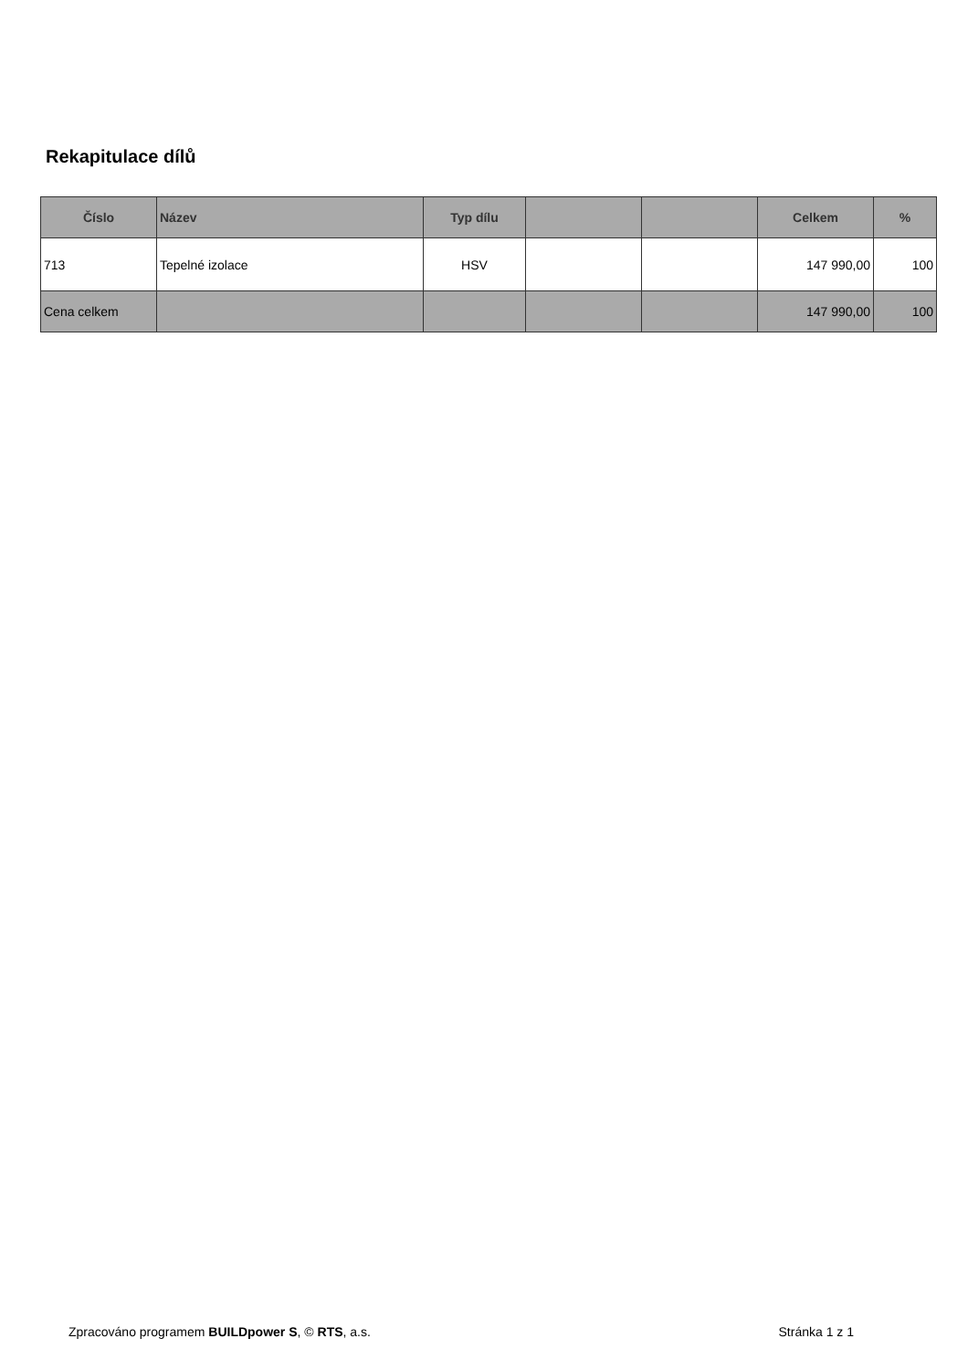Rekapitulace dílů
| Číslo | Název | Typ dílu | | | Celkem | % |
| --- | --- | --- | --- | --- | --- | --- |
| 713 | Tepelné izolace | HSV | | | 147 990,00 | 100 |
| Cena celkem | | | | | 147 990,00 | 100 |
Zpracováno programem BUILDpower S, © RTS, a.s. Stránka 1 z 1